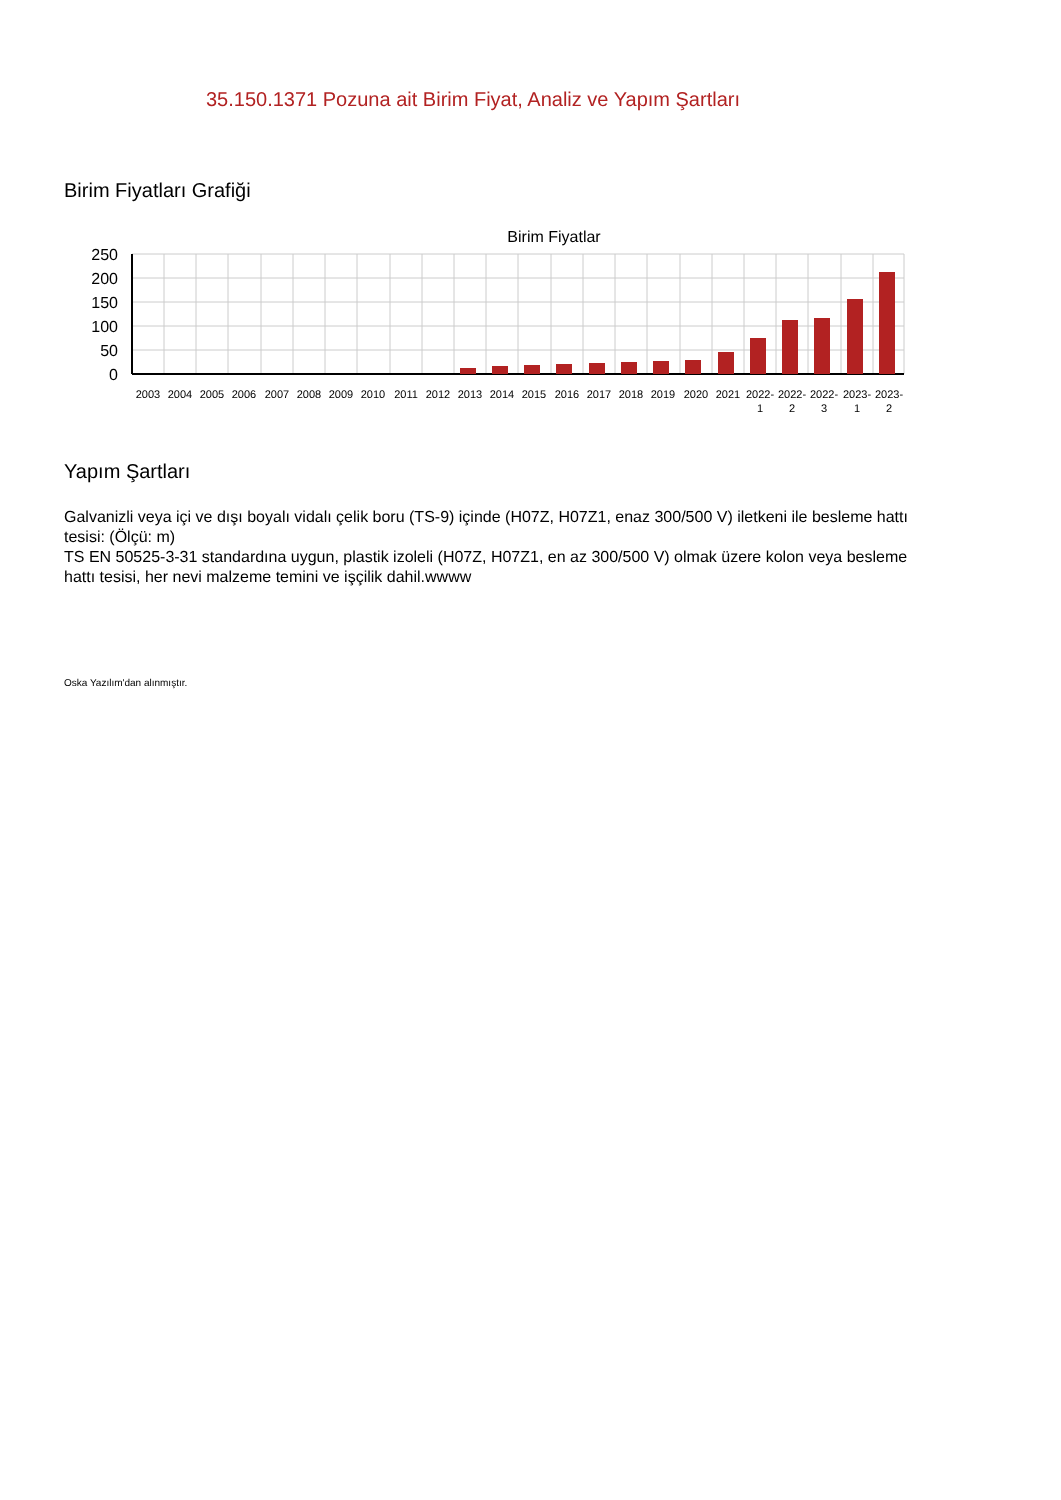35.150.1371 Pozuna ait Birim Fiyat, Analiz ve Yapım Şartları
Birim Fiyatları Grafiği
Birim Fiyatlar
250
200
150
100
50
0
2003
2004
2005
2006
2007
2008
2009
2010
2011
2012
2013
2014
2015
2016
2017
2018
2019
2020
2021
2022-
2022-
2022-
2023-
2023-
1
2
3
1
2
Yapım Şartları
Galvanizli veya içi ve dışı boyalı vidalı çelik boru (TS-9) içinde (H07Z, H07Z1, enaz 300/500 V) iletkeni ile besleme hattı tesisi: (Ölçü: m)
TS EN 50525-3-31 standardına uygun, plastik izoleli (H07Z, H07Z1, en az 300/500 V) olmak üzere kolon veya besleme hattı tesisi, her nevi malzeme temini ve işçilik dahil.wwww
Oska Yazılım'dan alınmıştır.